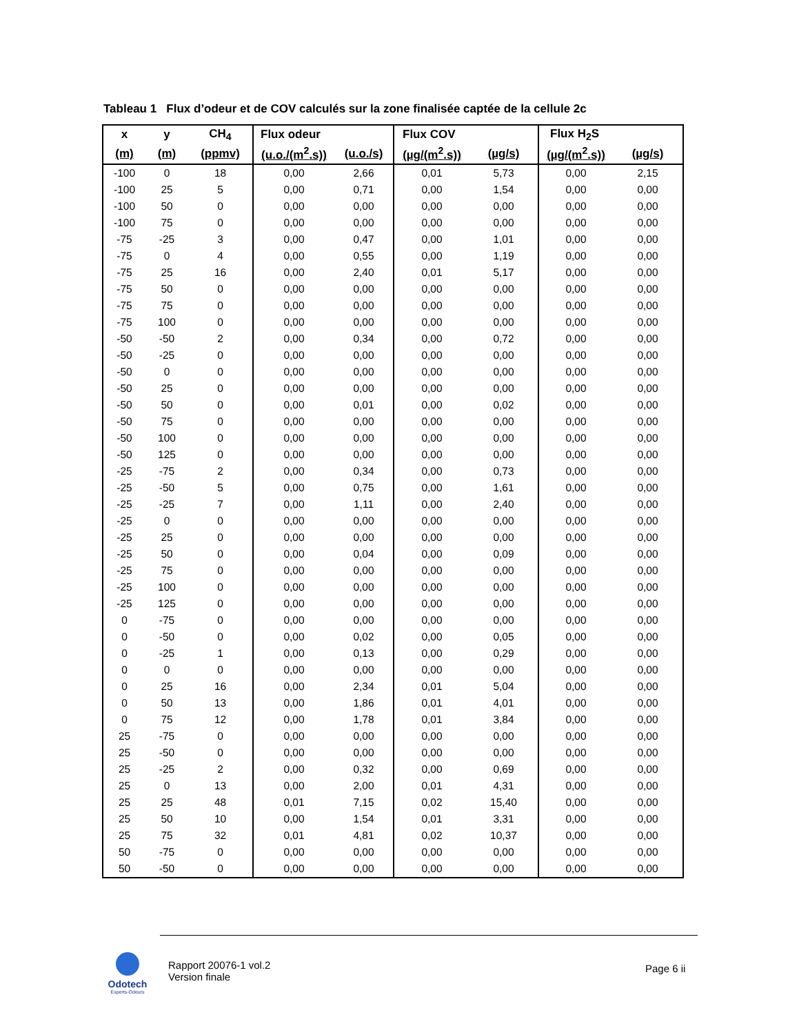Tableau 1 Flux d’odeur et de COV calculés sur la zone finalisée captée de la cellule 2c
| x | y | CH<sub>4</sub> | Flux odeur | | Flux COV | | Flux H<sub>2</sub>S | |
| --- | --- | --- | --- | --- | --- | --- | --- | --- |
| (m) | (m) | (ppmv) | (u.o./(m<sup>2</sup>.s)) | (u.o./s) | (µg/(m<sup>2</sup>.s)) | (µg/s) | (µg/(m<sup>2</sup>.s)) | (µg/s) |
| -100 | 0 | 18 | 0,00 | 2,66 | 0,01 | 5,73 | 0,00 | 2,15 |
| -100 | 25 | 5 | 0,00 | 0,71 | 0,00 | 1,54 | 0,00 | 0,00 |
| -100 | 50 | 0 | 0,00 | 0,00 | 0,00 | 0,00 | 0,00 | 0,00 |
| -100 | 75 | 0 | 0,00 | 0,00 | 0,00 | 0,00 | 0,00 | 0,00 |
| -75 | -25 | 3 | 0,00 | 0,47 | 0,00 | 1,01 | 0,00 | 0,00 |
| -75 | 0 | 4 | 0,00 | 0,55 | 0,00 | 1,19 | 0,00 | 0,00 |
| -75 | 25 | 16 | 0,00 | 2,40 | 0,01 | 5,17 | 0,00 | 0,00 |
| -75 | 50 | 0 | 0,00 | 0,00 | 0,00 | 0,00 | 0,00 | 0,00 |
| -75 | 75 | 0 | 0,00 | 0,00 | 0,00 | 0,00 | 0,00 | 0,00 |
| -75 | 100 | 0 | 0,00 | 0,00 | 0,00 | 0,00 | 0,00 | 0,00 |
| -50 | -50 | 2 | 0,00 | 0,34 | 0,00 | 0,72 | 0,00 | 0,00 |
| -50 | -25 | 0 | 0,00 | 0,00 | 0,00 | 0,00 | 0,00 | 0,00 |
| -50 | 0 | 0 | 0,00 | 0,00 | 0,00 | 0,00 | 0,00 | 0,00 |
| -50 | 25 | 0 | 0,00 | 0,00 | 0,00 | 0,00 | 0,00 | 0,00 |
| -50 | 50 | 0 | 0,00 | 0,01 | 0,00 | 0,02 | 0,00 | 0,00 |
| -50 | 75 | 0 | 0,00 | 0,00 | 0,00 | 0,00 | 0,00 | 0,00 |
| -50 | 100 | 0 | 0,00 | 0,00 | 0,00 | 0,00 | 0,00 | 0,00 |
| -50 | 125 | 0 | 0,00 | 0,00 | 0,00 | 0,00 | 0,00 | 0,00 |
| -25 | -75 | 2 | 0,00 | 0,34 | 0,00 | 0,73 | 0,00 | 0,00 |
| -25 | -50 | 5 | 0,00 | 0,75 | 0,00 | 1,61 | 0,00 | 0,00 |
| -25 | -25 | 7 | 0,00 | 1,11 | 0,00 | 2,40 | 0,00 | 0,00 |
| -25 | 0 | 0 | 0,00 | 0,00 | 0,00 | 0,00 | 0,00 | 0,00 |
| -25 | 25 | 0 | 0,00 | 0,00 | 0,00 | 0,00 | 0,00 | 0,00 |
| -25 | 50 | 0 | 0,00 | 0,04 | 0,00 | 0,09 | 0,00 | 0,00 |
| -25 | 75 | 0 | 0,00 | 0,00 | 0,00 | 0,00 | 0,00 | 0,00 |
| -25 | 100 | 0 | 0,00 | 0,00 | 0,00 | 0,00 | 0,00 | 0,00 |
| -25 | 125 | 0 | 0,00 | 0,00 | 0,00 | 0,00 | 0,00 | 0,00 |
| 0 | -75 | 0 | 0,00 | 0,00 | 0,00 | 0,00 | 0,00 | 0,00 |
| 0 | -50 | 0 | 0,00 | 0,02 | 0,00 | 0,05 | 0,00 | 0,00 |
| 0 | -25 | 1 | 0,00 | 0,13 | 0,00 | 0,29 | 0,00 | 0,00 |
| 0 | 0 | 0 | 0,00 | 0,00 | 0,00 | 0,00 | 0,00 | 0,00 |
| 0 | 25 | 16 | 0,00 | 2,34 | 0,01 | 5,04 | 0,00 | 0,00 |
| 0 | 50 | 13 | 0,00 | 1,86 | 0,01 | 4,01 | 0,00 | 0,00 |
| 0 | 75 | 12 | 0,00 | 1,78 | 0,01 | 3,84 | 0,00 | 0,00 |
| 25 | -75 | 0 | 0,00 | 0,00 | 0,00 | 0,00 | 0,00 | 0,00 |
| 25 | -50 | 0 | 0,00 | 0,00 | 0,00 | 0,00 | 0,00 | 0,00 |
| 25 | -25 | 2 | 0,00 | 0,32 | 0,00 | 0,69 | 0,00 | 0,00 |
| 25 | 0 | 13 | 0,00 | 2,00 | 0,01 | 4,31 | 0,00 | 0,00 |
| 25 | 25 | 48 | 0,01 | 7,15 | 0,02 | 15,40 | 0,00 | 0,00 |
| 25 | 50 | 10 | 0,00 | 1,54 | 0,01 | 3,31 | 0,00 | 0,00 |
| 25 | 75 | 32 | 0,01 | 4,81 | 0,02 | 10,37 | 0,00 | 0,00 |
| 50 | -75 | 0 | 0,00 | 0,00 | 0,00 | 0,00 | 0,00 | 0,00 |
| 50 | -50 | 0 | 0,00 | 0,00 | 0,00 | 0,00 | 0,00 | 0,00 |
Odotech
Experts-Odeurs
Rapport 20076-1 vol.2
Version finale
Page 6 ii